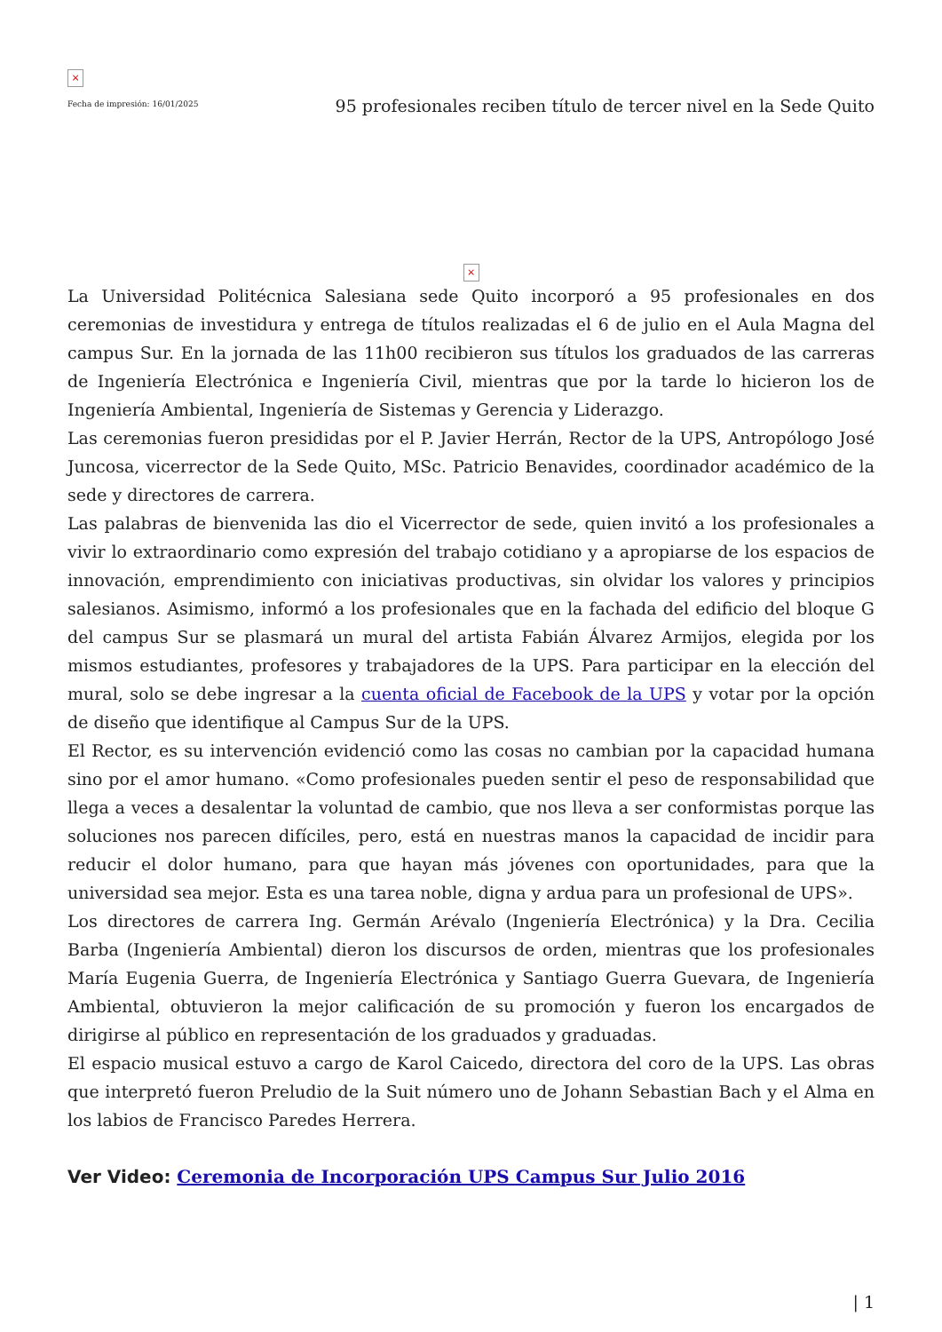×
Fecha de impresión: 16/01/2025
95 profesionales reciben título de tercer nivel en la Sede Quito
×
La Universidad Politécnica Salesiana sede Quito incorporó a 95 profesionales en dos ceremonias de investidura y entrega de títulos realizadas el 6 de julio en el Aula Magna del campus Sur. En la jornada de las 11h00 recibieron sus títulos los graduados de las carreras de Ingeniería Electrónica e Ingeniería Civil, mientras que por la tarde lo hicieron los de Ingeniería Ambiental, Ingeniería de Sistemas y Gerencia y Liderazgo.
Las ceremonias fueron presididas por el P. Javier Herrán, Rector de la UPS, Antropólogo José Juncosa, vicerrector de la Sede Quito, MSc. Patricio Benavides, coordinador académico de la sede y directores de carrera.
Las palabras de bienvenida las dio el Vicerrector de sede, quien invitó a los profesionales a vivir lo extraordinario como expresión del trabajo cotidiano y a apropiarse de los espacios de innovación, emprendimiento con iniciativas productivas, sin olvidar los valores y principios salesianos. Asimismo, informó a los profesionales que en la fachada del edificio del bloque G del campus Sur se plasmará un mural del artista Fabián Álvarez Armijos, elegida por los mismos estudiantes, profesores y trabajadores de la UPS. Para participar en la elección del mural, solo se debe ingresar a la cuenta oficial de Facebook de la UPS y votar por la opción de diseño que identifique al Campus Sur de la UPS.
El Rector, es su intervención evidenció como las cosas no cambian por la capacidad humana sino por el amor humano. «Como profesionales pueden sentir el peso de responsabilidad que llega a veces a desalentar la voluntad de cambio, que nos lleva a ser conformistas porque las soluciones nos parecen difíciles, pero, está en nuestras manos la capacidad de incidir para reducir el dolor humano, para que hayan más jóvenes con oportunidades, para que la universidad sea mejor. Esta es una tarea noble, digna y ardua para un profesional de UPS».
Los directores de carrera Ing. Germán Arévalo (Ingeniería Electrónica) y la Dra. Cecilia Barba (Ingeniería Ambiental) dieron los discursos de orden, mientras que los profesionales María Eugenia Guerra, de Ingeniería Electrónica y Santiago Guerra Guevara, de Ingeniería Ambiental, obtuvieron la mejor calificación de su promoción y fueron los encargados de dirigirse al público en representación de los graduados y graduadas.
El espacio musical estuvo a cargo de Karol Caicedo, directora del coro de la UPS. Las obras que interpretó fueron Preludio de la Suit número uno de Johann Sebastian Bach y el Alma en los labios de Francisco Paredes Herrera.
Ver Video: Ceremonia de Incorporación UPS Campus Sur Julio 2016
| 1